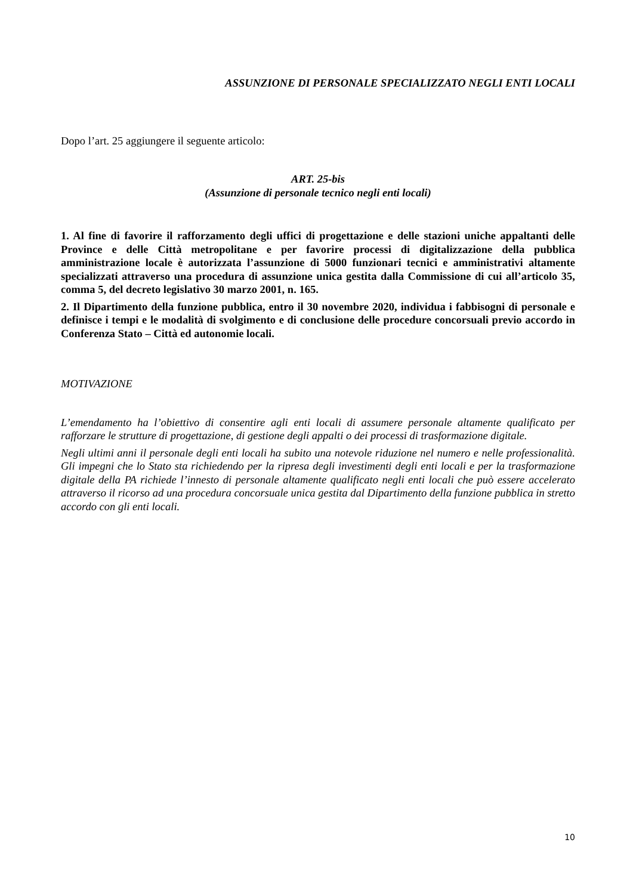ASSUNZIONE DI PERSONALE SPECIALIZZATO NEGLI ENTI LOCALI
Dopo l’art. 25 aggiungere il seguente articolo:
ART. 25-bis
(Assunzione di personale tecnico negli enti locali)
1. Al fine di favorire il rafforzamento degli uffici di progettazione e delle stazioni uniche appaltanti delle Province e delle Città metropolitane e per favorire processi di digitalizzazione della pubblica amministrazione locale è autorizzata l’assunzione di 5000 funzionari tecnici e amministrativi altamente specializzati attraverso una procedura di assunzione unica gestita dalla Commissione di cui all’articolo 35, comma 5, del decreto legislativo 30 marzo 2001, n. 165.
2. Il Dipartimento della funzione pubblica, entro il 30 novembre 2020, individua i fabbisogni di personale e definisce i tempi e le modalità di svolgimento e di conclusione delle procedure concorsuali previo accordo in Conferenza Stato – Città ed autonomie locali.
MOTIVAZIONE
L’emendamento ha l’obiettivo di consentire agli enti locali di assumere personale altamente qualificato per rafforzare le strutture di progettazione, di gestione degli appalti o dei processi di trasformazione digitale.
Negli ultimi anni il personale degli enti locali ha subito una notevole riduzione nel numero e nelle professionalità. Gli impegni che lo Stato sta richiedendo per la ripresa degli investimenti degli enti locali e per la trasformazione digitale della PA richiede l’innesto di personale altamente qualificato negli enti locali che può essere accelerato attraverso il ricorso ad una procedura concorsuale unica gestita dal Dipartimento della funzione pubblica in stretto accordo con gli enti locali.
10